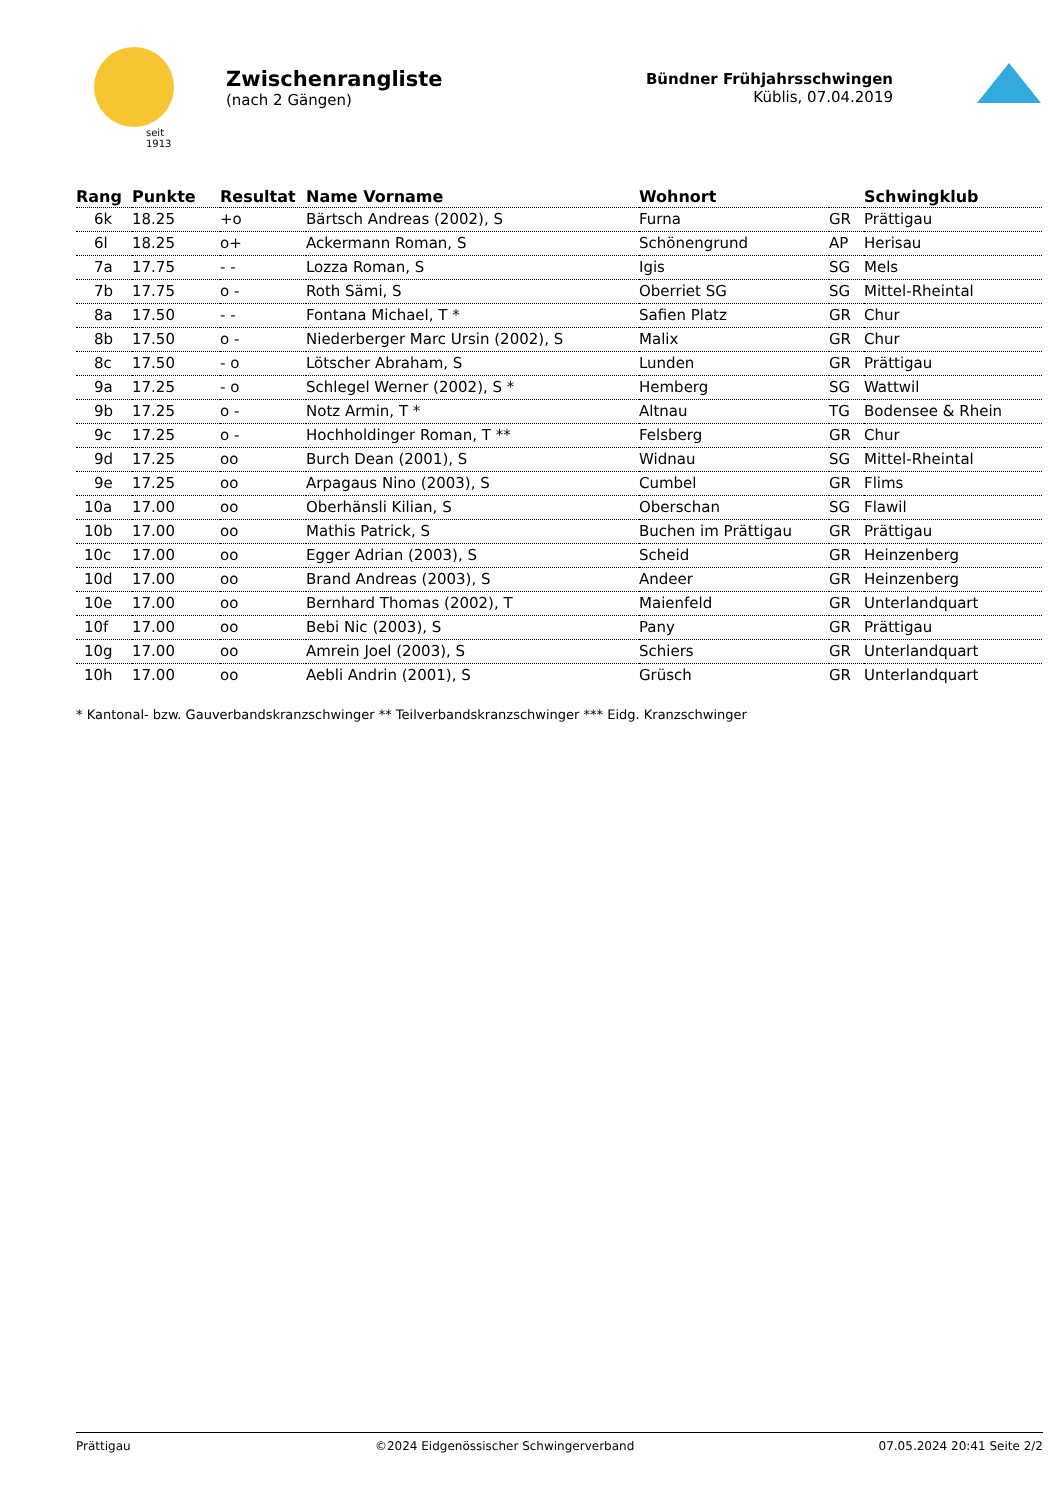seit 1913
Zwischenrangliste
(nach 2 Gängen)
Bündner Frühjahrsschwingen
Küblis, 07.04.2019
| Rang | Punkte | Resultat | Name Vorname | Wohnort | | Schwingklub |
| --- | --- | --- | --- | --- | --- | --- |
| 6k | 18.25 | +o | Bärtsch Andreas (2002), S | Furna | GR | Prättigau |
| 6l | 18.25 | o+ | Ackermann Roman, S | Schönengrund | AP | Herisau |
| 7a | 17.75 | - - | Lozza Roman, S | Igis | SG | Mels |
| 7b | 17.75 | o - | Roth Sämi, S | Oberriet SG | SG | Mittel-Rheintal |
| 8a | 17.50 | - - | Fontana Michael, T * | Safien Platz | GR | Chur |
| 8b | 17.50 | o - | Niederberger Marc Ursin (2002), S | Malix | GR | Chur |
| 8c | 17.50 | - o | Lötscher Abraham, S | Lunden | GR | Prättigau |
| 9a | 17.25 | - o | Schlegel Werner (2002), S * | Hemberg | SG | Wattwil |
| 9b | 17.25 | o - | Notz Armin, T * | Altnau | TG | Bodensee & Rhein |
| 9c | 17.25 | o - | Hochholdinger Roman, T ** | Felsberg | GR | Chur |
| 9d | 17.25 | oo | Burch Dean (2001), S | Widnau | SG | Mittel-Rheintal |
| 9e | 17.25 | oo | Arpagaus Nino (2003), S | Cumbel | GR | Flims |
| 10a | 17.00 | oo | Oberhänsli Kilian, S | Oberschan | SG | Flawil |
| 10b | 17.00 | oo | Mathis Patrick, S | Buchen im Prättigau | GR | Prättigau |
| 10c | 17.00 | oo | Egger Adrian (2003), S | Scheid | GR | Heinzenberg |
| 10d | 17.00 | oo | Brand Andreas (2003), S | Andeer | GR | Heinzenberg |
| 10e | 17.00 | oo | Bernhard Thomas (2002), T | Maienfeld | GR | Unterlandquart |
| 10f | 17.00 | oo | Bebi Nic (2003), S | Pany | GR | Prättigau |
| 10g | 17.00 | oo | Amrein Joel (2003), S | Schiers | GR | Unterlandquart |
| 10h | 17.00 | oo | Aebli Andrin (2001), S | Grüsch | GR | Unterlandquart |
* Kantonal- bzw. Gauverbandskranzschwinger ** Teilverbandskranzschwinger *** Eidg. Kranzschwinger
Prättigau ©2024 Eidgenössischer Schwingerverband 07.05.2024 20:41 Seite 2/2